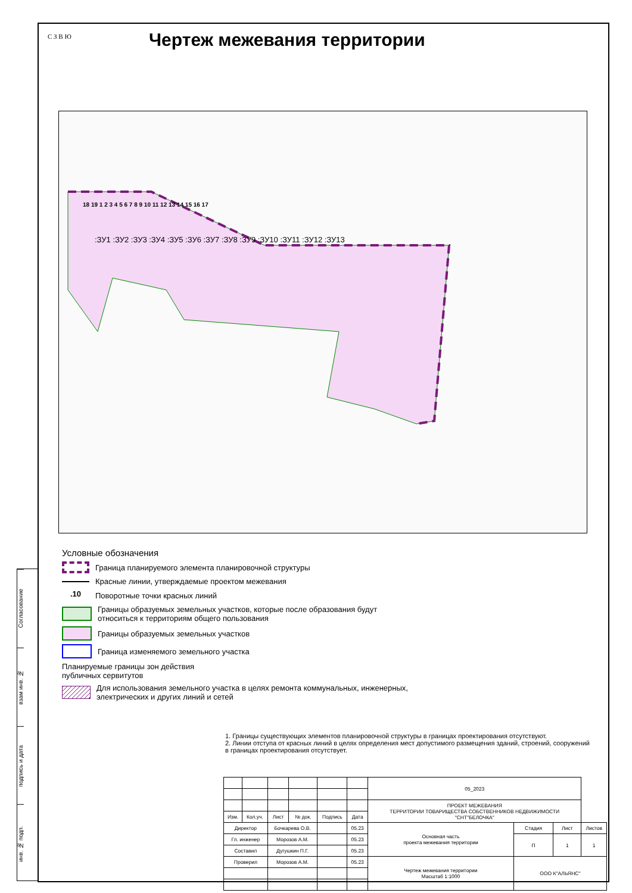Согласование
взам инв. №
подпись и дата
инв. № подп.
С З В Ю Чертеж межевания территории
:ЗУ1 :ЗУ2 :ЗУ3 :ЗУ4 :ЗУ5 :ЗУ6 :ЗУ7 :ЗУ8 :ЗУ9 :ЗУ10 :ЗУ11 :ЗУ12 :ЗУ13
18 19 1 2 3 4 5 6 7 8 9 10 11 12 13 14 15 16 17
Условные обозначения
Граница планируемого элемента планировочной структуры
Красные линии, утверждаемые проектом межевания
.10 Поворотные точки красных линий
Границы образуемых земельных участков, которые после образования будут относиться к территориям общего пользования
Границы образуемых земельных участков
Граница изменяемого земельного участка
Планируемые границы зон действия
публичных сервитутов
Для использования земельного участка в целях ремонта коммунальных, инженерных, электрических и других линий и сетей
1. Границы существующих элементов планировочной структуры в границах проектирования отсутствуют.
2. Линии отступа от красных линий в целях определения мест допустимого размещения зданий, строений, сооружений в границах проектирования отсутствует.
| | | | | | | 05_2023 | | | |
| | | | | | | ПРОЕКТ МЕЖЕВАНИЯ ТЕРРИТОРИИ ТОВАРИЩЕСТВА СОБСТВЕННИКОВ НЕДВИЖИМОСТИ "СНТ"БЕЛОЧКА" | | | |
| Изм. | Кол.уч. | Лист | № док. | Подпись | Дата | | | | |
| Директор | | Бочкарева О.В. | | | 05.23 | Основная часть проекта межевания территории | Стадия | Лист | Листов |
| Гл. инженер | | Морозов А.М. | | | 05.23 | | П | 1 | 1 |
| Составил | | Дугушкин П.Г. | | | 05.23 | | | | |
| Проверил | | Морозов А.М. | | | 05.23 | Чертеж межевания территории Масштаб 1:1000 | ООО К"АЛЬЯНС" | | |